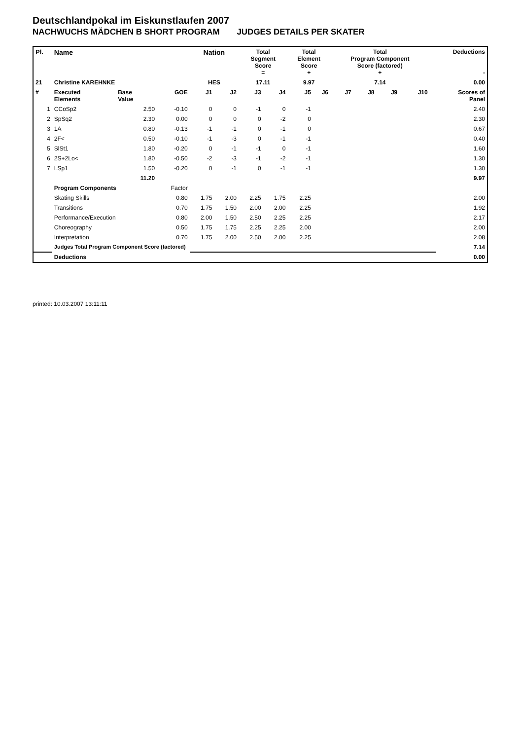Deutschlandpokal im Eiskunstlaufen 2007
NACHWUCHS MÄDCHEN B SHORT PROGRAM JUDGES DETAILS PER SKATER
| Pl. | Name | | | Nation | | Total Segment Score = | | Total Element Score + | | Total Program Component Score (factored) + | | | | Deductions - | |
| --- | --- | --- | --- | --- | --- | --- | --- | --- | --- | --- | --- | --- | --- | --- | --- |
| 21 | Christine KAREHNKE | | | HES | | 17.11 | | 9.97 | | 7.14 | | | | 0.00 | |
| # | Executed Elements | Base Value | GOE | J1 | J2 | J3 | J4 | J5 | J6 | J7 | J8 | J9 | J10 | | Scores of Panel |
| 1 | CCoSp2 | 2.50 | -0.10 | 0 | 0 | -1 | 0 | -1 | | | | | | | 2.40 |
| 2 | SpSq2 | 2.30 | 0.00 | 0 | 0 | 0 | -2 | 0 | | | | | | | 2.30 |
| 3 | 1A | 0.80 | -0.13 | -1 | -1 | 0 | -1 | 0 | | | | | | | 0.67 |
| 4 | 2F< | 0.50 | -0.10 | -1 | -3 | 0 | -1 | -1 | | | | | | | 0.40 |
| 5 | SlSt1 | 1.80 | -0.20 | 0 | -1 | -1 | 0 | -1 | | | | | | | 1.60 |
| 6 | 2S+2Lo< | 1.80 | -0.50 | -2 | -3 | -1 | -2 | -1 | | | | | | | 1.30 |
| 7 | LSp1 | 1.50 | -0.20 | 0 | -1 | 0 | -1 | -1 | | | | | | | 1.30 |
| | | 11.20 | | | | | | | | | | | | | 9.97 |
| | Program Components | | Factor | | | | | | | | | | | | |
| | Skating Skills | | 0.80 | 1.75 | 2.00 | 2.25 | 1.75 | 2.25 | | | | | | | 2.00 |
| | Transitions | | 0.70 | 1.75 | 1.50 | 2.00 | 2.00 | 2.25 | | | | | | | 1.92 |
| | Performance/Execution | | 0.80 | 2.00 | 1.50 | 2.50 | 2.25 | 2.25 | | | | | | | 2.17 |
| | Choreography | | 0.50 | 1.75 | 1.75 | 2.25 | 2.25 | 2.00 | | | | | | | 2.00 |
| | Interpretation | | 0.70 | 1.75 | 2.00 | 2.50 | 2.00 | 2.25 | | | | | | | 2.08 |
| | Judges Total Program Component Score (factored) | | | | | | | | | | | | | | 7.14 |
| | Deductions | | | | | | | | | | | | | | 0.00 |
printed: 10.03.2007 13:11:11